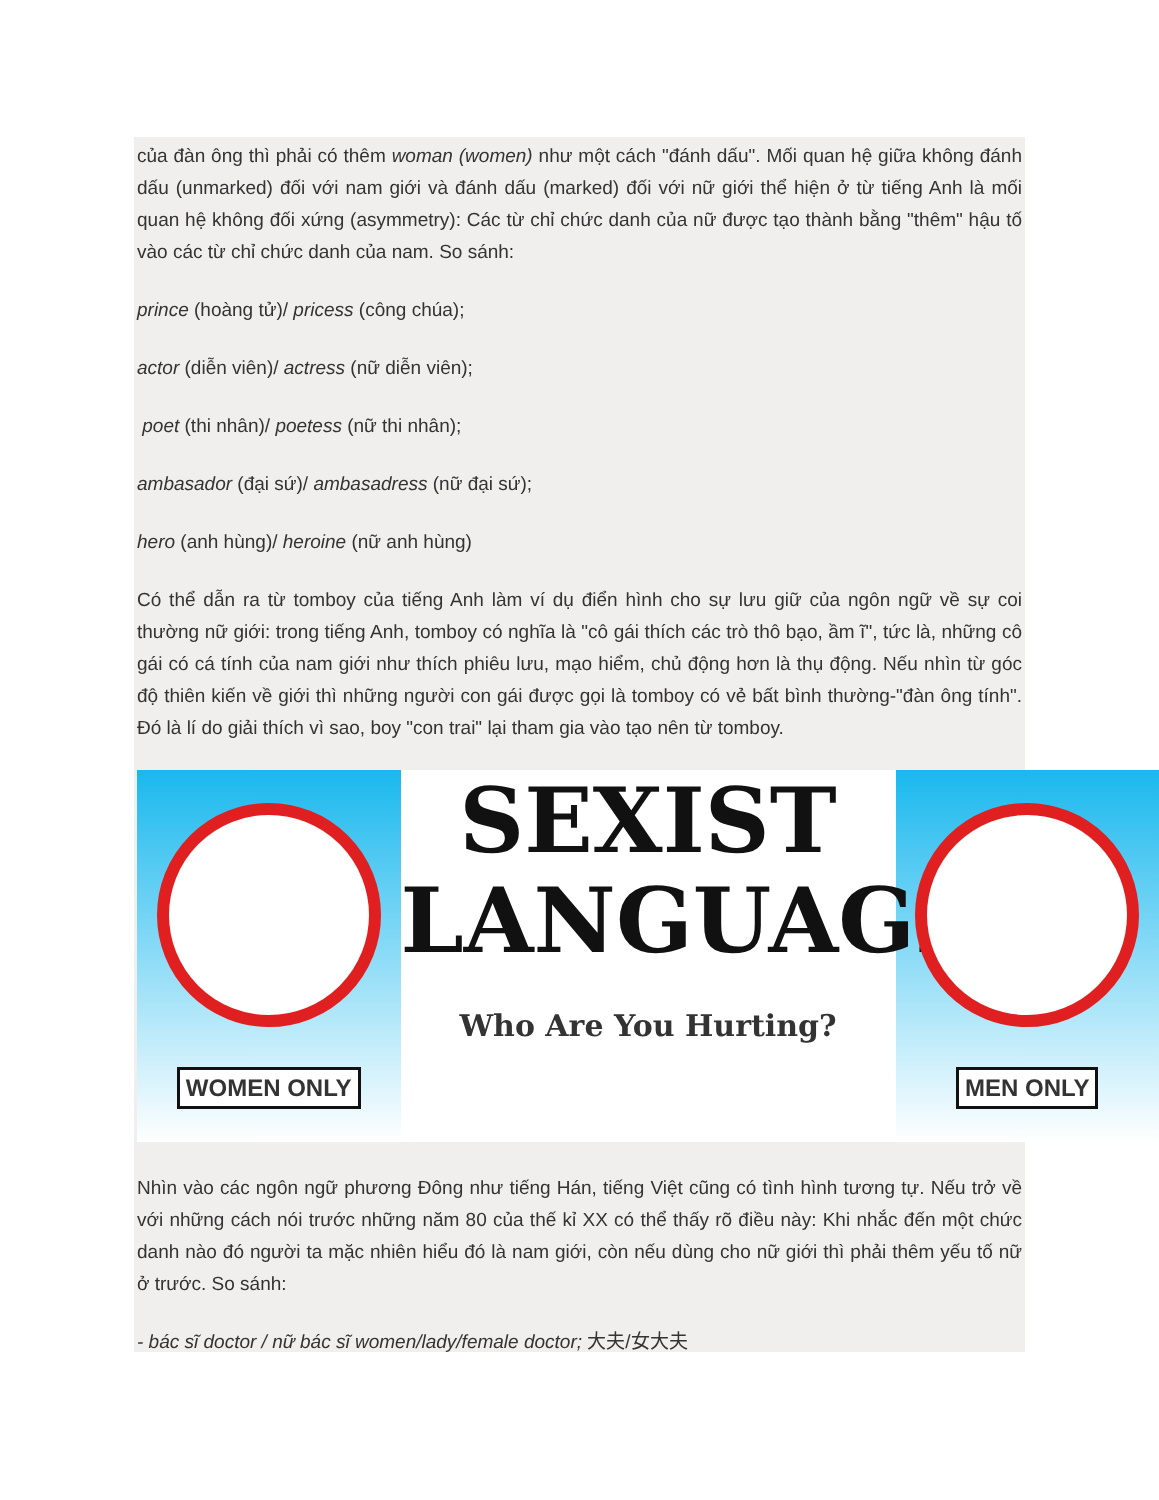của đàn ông thì phải có thêm woman (women) như một cách "đánh dấu". Mối quan hệ giữa không đánh dấu (unmarked) đối với nam giới và đánh dấu (marked) đối với nữ giới thể hiện ở từ tiếng Anh là mối quan hệ không đối xứng (asymmetry): Các từ chỉ chức danh của nữ được tạo thành bằng "thêm" hậu tố vào các từ chỉ chức danh của nam. So sánh:
prince (hoàng tử)/ pricess (công chúa);
actor (diễn viên)/ actress (nữ diễn viên);
poet (thi nhân)/ poetess (nữ thi nhân);
ambasador (đại sứ)/ ambasadress (nữ đại sứ);
hero (anh hùng)/ heroine (nữ anh hùng)
Có thể dẫn ra từ tomboy của tiếng Anh làm ví dụ điển hình cho sự lưu giữ của ngôn ngữ về sự coi thường nữ giới: trong tiếng Anh, tomboy có nghĩa là "cô gái thích các trò thô bạo, ầm ĩ", tức là, những cô gái có cá tính của nam giới như thích phiêu lưu, mạo hiểm, chủ động hơn là thụ động. Nếu nhìn từ góc độ thiên kiến về giới thì những người con gái được gọi là tomboy có vẻ bất bình thường-"đàn ông tính". Đó là lí do giải thích vì sao, boy "con trai" lại tham gia vào tạo nên từ tomboy.
WOMEN ONLY
SEXIST
LANGUAGE
Who Are You Hurting?
MEN ONLY
Nhìn vào các ngôn ngữ phương Đông như tiếng Hán, tiếng Việt cũng có tình hình tương tự. Nếu trở về với những cách nói trước những năm 80 của thế kỉ XX có thể thấy rõ điều này: Khi nhắc đến một chức danh nào đó người ta mặc nhiên hiểu đó là nam giới, còn nếu dùng cho nữ giới thì phải thêm yếu tố nữ ở trước. So sánh:
- bác sĩ doctor / nữ bác sĩ women/lady/female doctor; 大夫/女大夫